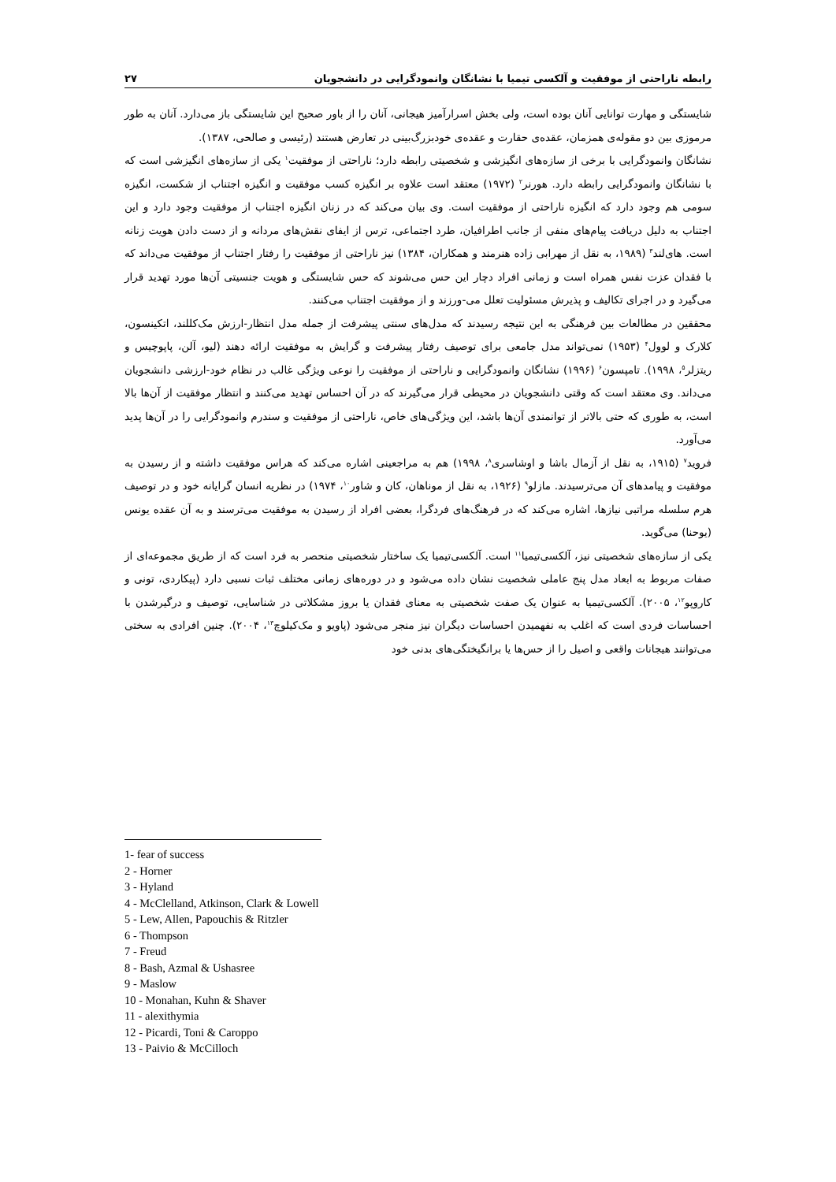رابطه ناراحتی از موفقیت و آلکسی تیمیا با نشانگان وانمودگرایی در دانشجویان ۲۷
شایستگی و مهارت توانایی آنان بوده است، ولی بخش اسرارآمیز هیجانی، آنان را از باور صحیح این شایستگی باز می‌دارد. آنان به طور مرموزی بین دو مقوله‌ی همزمان، عقده‌ی حقارت و عقده‌ی خودبزرگ‌بینی در تعارض هستند (رئیسی و صالحی، ۱۳۸۷).
نشانگان وانمودگرایی با برخی از سازه‌های انگیزشی و شخصیتی رابطه دارد؛ ناراحتی از موفقیت<sup>۱</sup> یکی از سازه‌های انگیزشی است که با نشانگان وانمودگرایی رابطه دارد. هورنر<sup>۲</sup> (۱۹۷۲) معتقد است علاوه بر انگیزه کسب موفقیت و انگیزه اجتناب از شکست، انگیزه سومی هم وجود دارد که انگیزه ناراحتی از موفقیت است. وی بیان می‌کند که در زنان انگیزه اجتناب از موفقیت وجود دارد و این اجتناب به دلیل دریافت پیام‌های منفی از جانب اطرافیان، طرد اجتماعی، ترس از ایفای نقش‌های مردانه و از دست دادن هویت زنانه است. های‌لند<sup>۳</sup> (۱۹۸۹، به نقل از مهرابی زاده هنرمند و همکاران، ۱۳۸۴) نیز ناراحتی از موفقیت را رفتار اجتناب از موفقیت می‌داند که با فقدان عزت نفس همراه است و زمانی افراد دچار این حس می‌شوند که حس شایستگی و هویت جنسیتی آن‌ها مورد تهدید قرار می‌گیرد و در اجرای تکالیف و پذیرش مسئولیت تعلل می-ورزند و از موفقیت اجتناب می‌کنند.
محققین در مطالعات بین فرهنگی به این نتیجه رسیدند که مدل‌های سنتی پیشرفت از جمله مدل انتظار-ارزش مک‌کللند، اتکینسون، کلارک و لوول<sup>۴</sup> (۱۹۵۳) نمی‌تواند مدل جامعی برای توصیف رفتار پیشرفت و گرایش به موفقیت ارائه دهند (لیو، آلن، پاپوچیس و ریتزلر<sup>۵</sup>، ۱۹۹۸). تامپسون<sup>۶</sup> (۱۹۹۶) نشانگان وانمودگرایی و ناراحتی از موفقیت را نوعی ویژگی غالب در نظام خود-ارزشی دانشجویان می‌داند. وی معتقد است که وقتی دانشجویان در محیطی قرار می‌گیرند که در آن احساس تهدید می‌کنند و انتظار موفقیت از آن‌ها بالا است، به طوری که حتی بالاتر از توانمندی آن‌ها باشد، این ویژگی‌های خاص، ناراحتی از موفقیت و سندرم وانمودگرایی را در آن‌ها پدید می‌آورد.
فروید<sup>۷</sup> (۱۹۱۵، به نقل از آزمال باشا و اوشاسری<sup>۸</sup>، ۱۹۹۸) هم به مراجعینی اشاره می‌کند که هراس موفقیت داشته و از رسیدن به موفقیت و پیامدهای آن می‌ترسیدند. مازلو<sup>۹</sup> (۱۹۲۶، به نقل از موناهان، کان و شاور<sup>۱۰</sup>، ۱۹۷۴) در نظریه انسان گرایانه خود و در توصیف هرم سلسله مراتبی نیازها، اشاره می‌کند که در فرهنگ‌های فردگرا، بعضی افراد از رسیدن به موفقیت می‌ترسند و به آن عقده یونس (یوحنا) می‌گوید.
یکی از سازه‌های شخصیتی نیز، آلکسی‌تیمیا<sup>۱۱</sup> است. آلکسی‌تیمیا یک ساختار شخصیتی منحصر به فرد است که از طریق مجموعه‌ای از صفات مربوط به ابعاد مدل پنج عاملی شخصیت نشان داده می‌شود و در دوره‌های زمانی مختلف ثبات نسبی دارد (پیکاردی، تونی و کاروپو<sup>۱۲</sup>، ۲۰۰۵). آلکسی‌تیمیا به عنوان یک صفت شخصیتی به معنای فقدان یا بروز مشکلاتی در شناسایی، توصیف و درگیرشدن با احساسات فردی است که اغلب به نفهمیدن احساسات دیگران نیز منجر می‌شود (پاویو و مک‌کیلوچ<sup>۱۳</sup>، ۲۰۰۴). چنین افرادی به سختی می‌توانند هیجانات واقعی و اصیل را از حس‌ها یا برانگیختگی‌های بدنی خود
1- fear of success
2 - Horner
3 - Hyland
4 - McClelland, Atkinson, Clark & Lowell
5 - Lew, Allen, Papouchis & Ritzler
6 - Thompson
7 - Freud
8 - Bash, Azmal & Ushasree
9 - Maslow
10 - Monahan, Kuhn & Shaver
11 - alexithymia
12 - Picardi, Toni & Caroppo
13 - Paivio & McCilloch